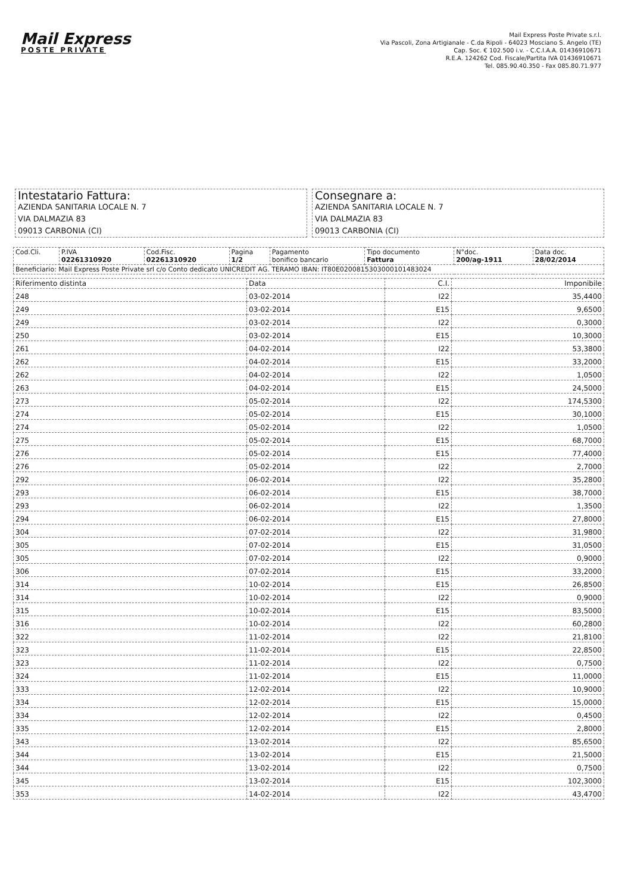Mail Express
POSTE PRIVATE
Mail Express Poste Private s.r.l.
Via Pascoli, Zona Artigianale - C.da Ripoli - 64023 Mosciano S. Angelo (TE)
Cap. Soc. € 102.500 i.v. - C.C.I.A.A. 01436910671
R.E.A. 124262 Cod. Fiscale/Partita IVA 01436910671
Tel. 085.90.40.350 - Fax 085.80.71.977
Intestatario Fattura:
AZIENDA SANITARIA LOCALE N. 7
VIA DALMAZIA 83
09013 CARBONIA (CI)
Consegnare a:
AZIENDA SANITARIA LOCALE N. 7
VIA DALMAZIA 83
09013 CARBONIA (CI)
| Cod.Cli. | P.IVA 02261310920 | Cod.Fisc. 02261310920 | Pagina 1/2 | Pagamento bonifico bancario | Tipo documento Fattura | N°doc. 200/ag-1911 | Data doc. 28/02/2014 |
| Beneficiario: Mail Express Poste Private srl c/o Conto dedicato UNICREDIT AG. TERAMO IBAN: IT80E0200815303000101483024 | | | | | | | |
| Riferimento distinta | Data | C.I. | Imponibile |
| --- | --- | --- | --- |
| 248 | 03-02-2014 | I22 | 35,4400 |
| 249 | 03-02-2014 | E15 | 9,6500 |
| 249 | 03-02-2014 | I22 | 0,3000 |
| 250 | 03-02-2014 | E15 | 10,3000 |
| 261 | 04-02-2014 | I22 | 53,3800 |
| 262 | 04-02-2014 | E15 | 33,2000 |
| 262 | 04-02-2014 | I22 | 1,0500 |
| 263 | 04-02-2014 | E15 | 24,5000 |
| 273 | 05-02-2014 | I22 | 174,5300 |
| 274 | 05-02-2014 | E15 | 30,1000 |
| 274 | 05-02-2014 | I22 | 1,0500 |
| 275 | 05-02-2014 | E15 | 68,7000 |
| 276 | 05-02-2014 | E15 | 77,4000 |
| 276 | 05-02-2014 | I22 | 2,7000 |
| 292 | 06-02-2014 | I22 | 35,2800 |
| 293 | 06-02-2014 | E15 | 38,7000 |
| 293 | 06-02-2014 | I22 | 1,3500 |
| 294 | 06-02-2014 | E15 | 27,8000 |
| 304 | 07-02-2014 | I22 | 31,9800 |
| 305 | 07-02-2014 | E15 | 31,0500 |
| 305 | 07-02-2014 | I22 | 0,9000 |
| 306 | 07-02-2014 | E15 | 33,2000 |
| 314 | 10-02-2014 | E15 | 26,8500 |
| 314 | 10-02-2014 | I22 | 0,9000 |
| 315 | 10-02-2014 | E15 | 83,5000 |
| 316 | 10-02-2014 | I22 | 60,2800 |
| 322 | 11-02-2014 | I22 | 21,8100 |
| 323 | 11-02-2014 | E15 | 22,8500 |
| 323 | 11-02-2014 | I22 | 0,7500 |
| 324 | 11-02-2014 | E15 | 11,0000 |
| 333 | 12-02-2014 | I22 | 10,9000 |
| 334 | 12-02-2014 | E15 | 15,0000 |
| 334 | 12-02-2014 | I22 | 0,4500 |
| 335 | 12-02-2014 | E15 | 2,8000 |
| 343 | 13-02-2014 | I22 | 85,6500 |
| 344 | 13-02-2014 | E15 | 21,5000 |
| 344 | 13-02-2014 | I22 | 0,7500 |
| 345 | 13-02-2014 | E15 | 102,3000 |
| 353 | 14-02-2014 | I22 | 43,4700 |